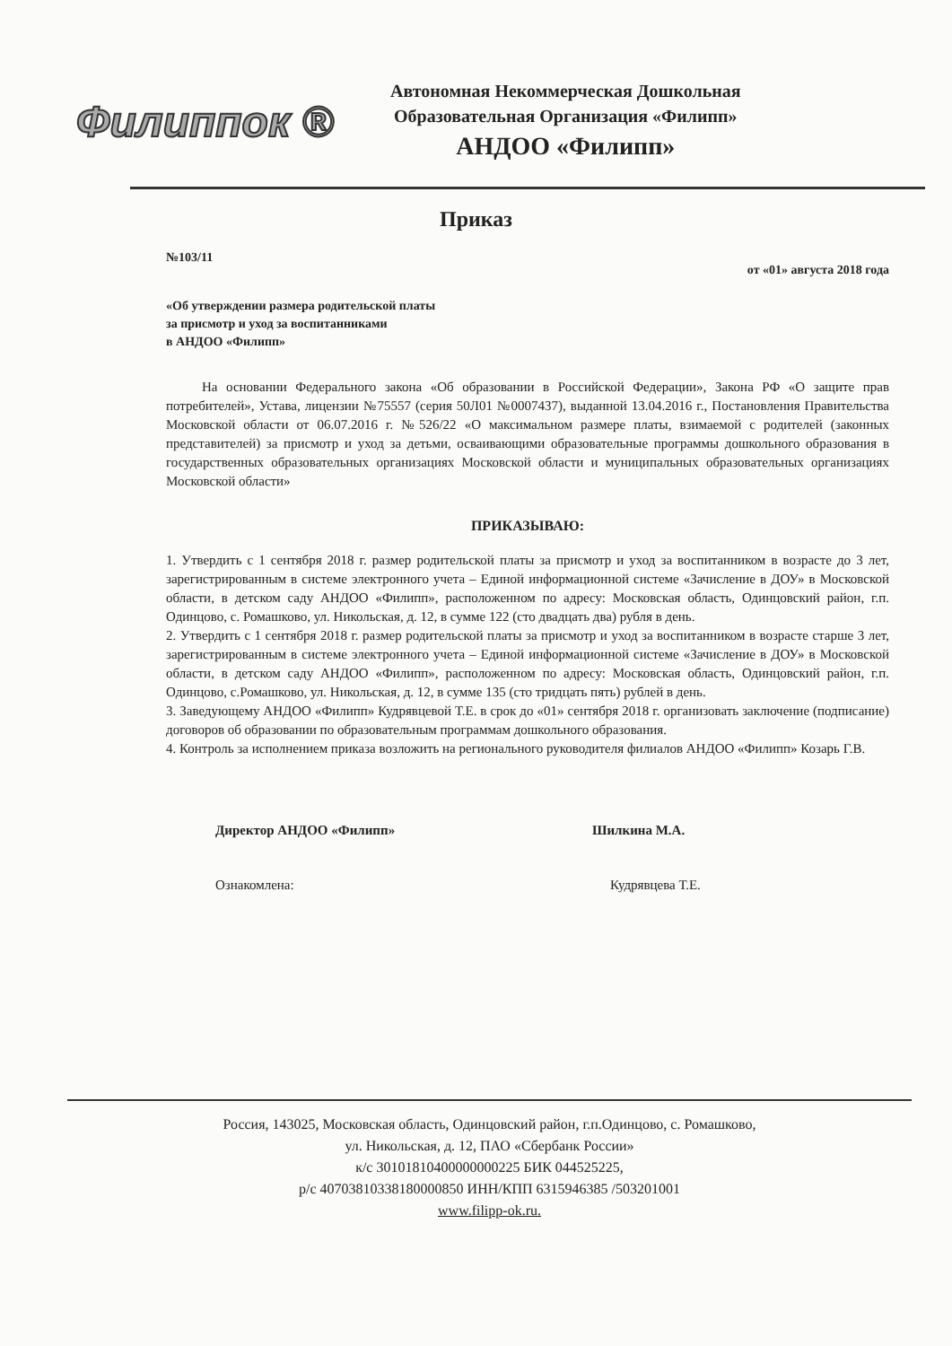Филиппок ®
Автономная Некоммерческая Дошкольная
Образовательная Организация «Филипп»
АНДОО «Филипп»
Приказ
№103/11 от «01» августа 2018 года
«Об утверждении размера родительской платы
за присмотр и уход за воспитанниками
в АНДОО «Филипп»
На основании Федерального закона «Об образовании в Российской Федерации», Закона РФ «О защите прав потребителей», Устава, лицензии №75557 (серия 50Л01 №0007437), выданной 13.04.2016 г., Постановления Правительства Московской области от 06.07.2016 г. №526/22 «О максимальном размере платы, взимаемой с родителей (законных представителей) за присмотр и уход за детьми, осваивающими образовательные программы дошкольного образования в государственных образовательных организациях Московской области и муниципальных образовательных организациях Московской области»
ПРИКАЗЫВАЮ:
1. Утвердить с 1 сентября 2018 г. размер родительской платы за присмотр и уход за воспитанником в возрасте до 3 лет, зарегистрированным в системе электронного учета – Единой информационной системе «Зачисление в ДОУ» в Московской области, в детском саду АНДОО «Филипп», расположенном по адресу: Московская область, Одинцовский район, г.п. Одинцово, с. Ромашково, ул. Никольская, д. 12, в сумме 122 (сто двадцать два) рубля в день.
2. Утвердить с 1 сентября 2018 г. размер родительской платы за присмотр и уход за воспитанником в возрасте старше 3 лет, зарегистрированным в системе электронного учета – Единой информационной системе «Зачисление в ДОУ» в Московской области, в детском саду АНДОО «Филипп», расположенном по адресу: Московская область, Одинцовский район, г.п. Одинцово, с.Ромашково, ул. Никольская, д. 12, в сумме 135 (сто тридцать пять) рублей в день.
3. Заведующему АНДОО «Филипп» Кудрявцевой Т.Е. в срок до «01» сентября 2018 г. организовать заключение (подписание) договоров об образовании по образовательным программам дошкольного образования.
4. Контроль за исполнением приказа возложить на регионального руководителя филиалов АНДОО «Филипп» Козарь Г.В.
Директор АНДОО «Филипп» Шилкина М.А.
Ознакомлена: Кудрявцева Т.Е.
Россия, 143025, Московская область, Одинцовский район, г.п.Одинцово, с. Ромашково,
ул. Никольская, д. 12, ПАО «Сбербанк России»
к/с 30101810400000000225 БИК 044525225,
р/с 40703810338180000850 ИНН/КПП 6315946385 /503201001
www.filipp-ok.ru.